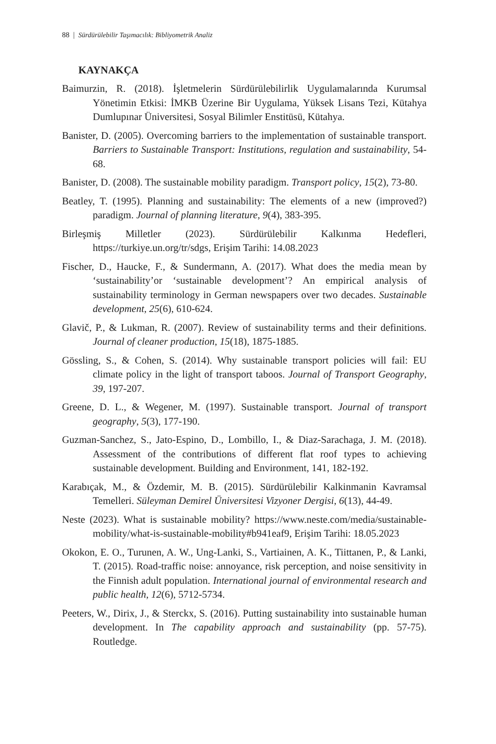88 | Sürdürülebilir Taşımacılık: Bibliyometrik Analiz
KAYNAKÇA
Baimurzin, R. (2018). İşletmelerin Sürdürülebilirlik Uygulamalarında Kurumsal Yönetimin Etkisi: İMKB Üzerine Bir Uygulama, Yüksek Lisans Tezi, Kütahya Dumlupınar Üniversitesi, Sosyal Bilimler Enstitüsü, Kütahya.
Banister, D. (2005). Overcoming barriers to the implementation of sustainable transport. Barriers to Sustainable Transport: Institutions, regulation and sustainability, 54-68.
Banister, D. (2008). The sustainable mobility paradigm. Transport policy, 15(2), 73-80.
Beatley, T. (1995). Planning and sustainability: The elements of a new (improved?) paradigm. Journal of planning literature, 9(4), 383-395.
Birleşmiş Milletler (2023). Sürdürülebilir Kalkınma Hedefleri, https://turkiye.un.org/tr/sdgs, Erişim Tarihi: 14.08.2023
Fischer, D., Haucke, F., & Sundermann, A. (2017). What does the media mean by ‘sustainability’or ‘sustainable development’? An empirical analysis of sustainability terminology in German newspapers over two decades. Sustainable development, 25(6), 610-624.
Glavič, P., & Lukman, R. (2007). Review of sustainability terms and their definitions. Journal of cleaner production, 15(18), 1875-1885.
Gössling, S., & Cohen, S. (2014). Why sustainable transport policies will fail: EU climate policy in the light of transport taboos. Journal of Transport Geography, 39, 197-207.
Greene, D. L., & Wegener, M. (1997). Sustainable transport. Journal of transport geography, 5(3), 177-190.
Guzman-Sanchez, S., Jato-Espino, D., Lombillo, I., & Diaz-Sarachaga, J. M. (2018). Assessment of the contributions of different flat roof types to achieving sustainable development. Building and Environment, 141, 182-192.
Karabıçak, M., & Özdemir, M. B. (2015). Sürdürülebilir Kalkinmanin Kavramsal Temelleri. Süleyman Demirel Üniversitesi Vizyoner Dergisi, 6(13), 44-49.
Neste (2023). What is sustainable mobility? https://www.neste.com/media/sustainable-mobility/what-is-sustainable-mobility#b941eaf9, Erişim Tarihi: 18.05.2023
Okokon, E. O., Turunen, A. W., Ung-Lanki, S., Vartiainen, A. K., Tiittanen, P., & Lanki, T. (2015). Road-traffic noise: annoyance, risk perception, and noise sensitivity in the Finnish adult population. International journal of environmental research and public health, 12(6), 5712-5734.
Peeters, W., Dirix, J., & Sterckx, S. (2016). Putting sustainability into sustainable human development. In The capability approach and sustainability (pp. 57-75). Routledge.